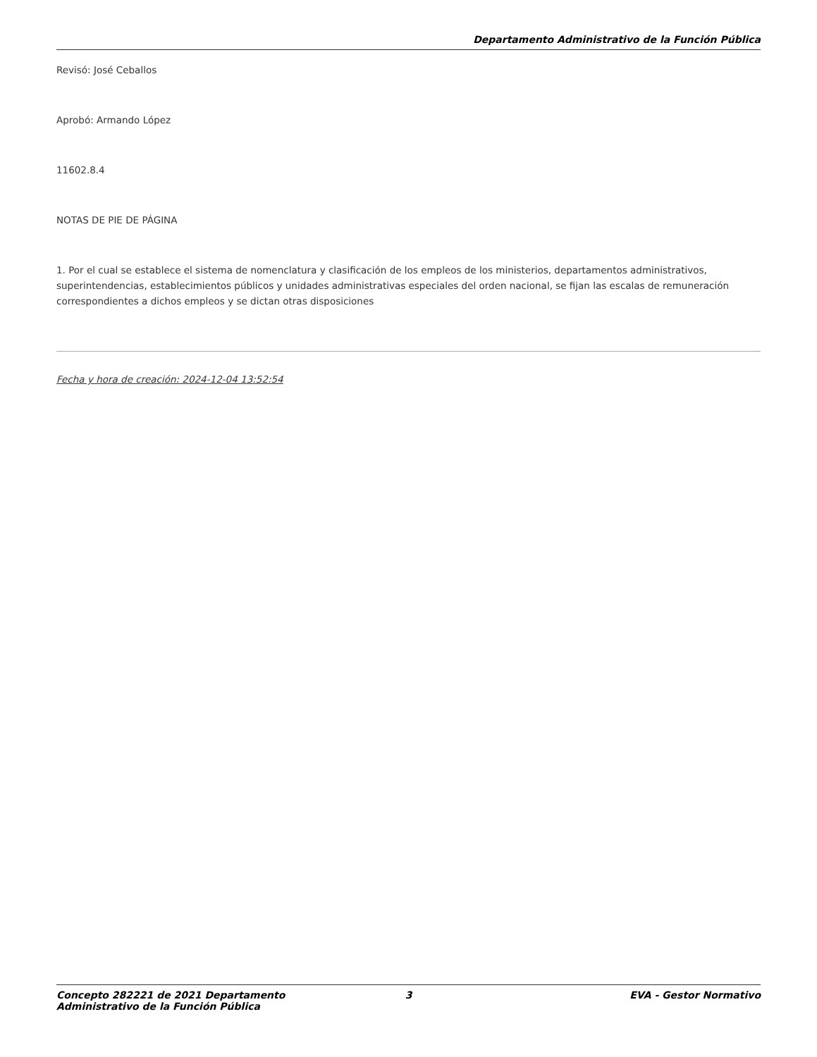Departamento Administrativo de la Función Pública
Revisó: José Ceballos
Aprobó: Armando López
11602.8.4
NOTAS DE PIE DE PÁGINA
1. Por el cual se establece el sistema de nomenclatura y clasificación de los empleos de los ministerios, departamentos administrativos, superintendencias, establecimientos públicos y unidades administrativas especiales del orden nacional, se fijan las escalas de remuneración correspondientes a dichos empleos y se dictan otras disposiciones
Fecha y hora de creación: 2024-12-04 13:52:54
Concepto 282221 de 2021 Departamento
Administrativo de la Función Pública
3 EVA - Gestor Normativo